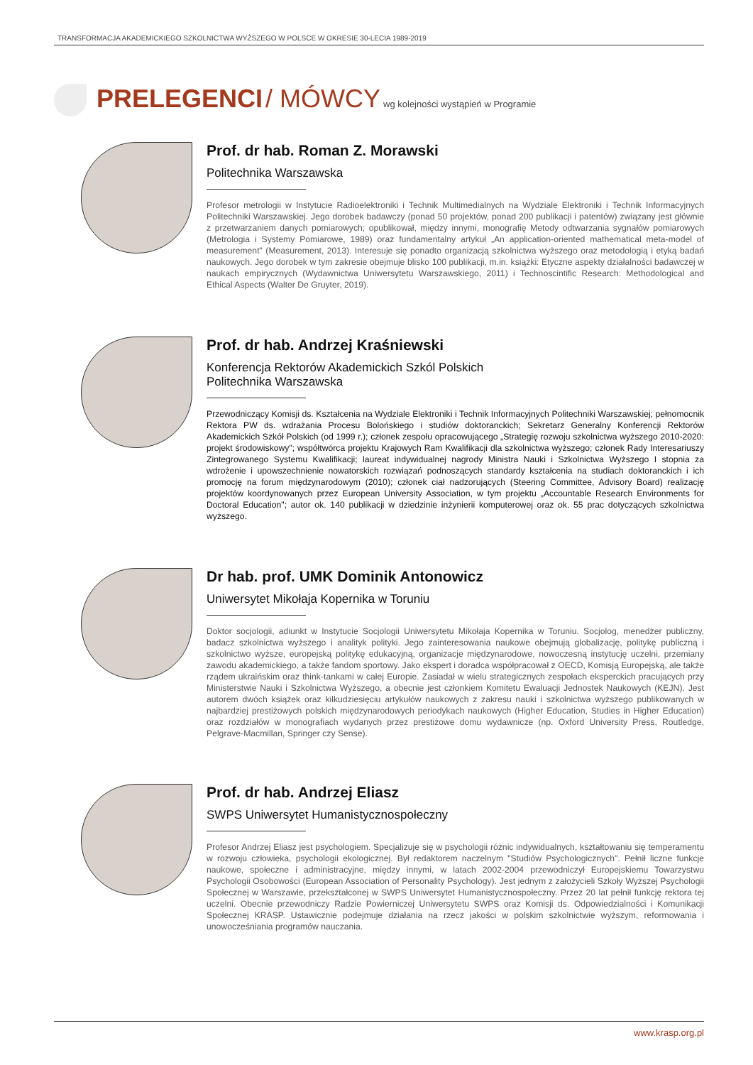TRANSFORMACJA AKADEMICKIEGO SZKOLNICTWA WYŻSZEGO W POLSCE W OKRESIE 30-LECIA 1989-2019
PRELEGENCI / MÓWCY wg kolejności wystąpień w Programie
Prof. dr hab. Roman Z. Morawski
Politechnika Warszawska
Profesor metrologii w Instytucie Radioelektroniki i Technik Multimedialnych na Wydziale Elektroniki i Technik Informacyjnych Politechniki Warszawskiej. Jego dorobek badawczy (ponad 50 projektów, ponad 200 publikacji i patentów) związany jest głównie z przetwarzaniem danych pomiarowych; opublikował, między innymi, monografię Metody odtwarzania sygnałów pomiarowych (Metrologia i Systemy Pomiarowe, 1989) oraz fundamentalny artykuł „An application-oriented mathematical meta-model of measurement" (Measurement, 2013). Interesuje się ponadto organizacją szkolnictwa wyższego oraz metodologią i etyką badań naukowych. Jego dorobek w tym zakresie obejmuje blisko 100 publikacji, m.in. książki: Etyczne aspekty działalności badawczej w naukach empirycznych (Wydawnictwa Uniwersytetu Warszawskiego, 2011) i Technoscintific Research: Methodological and Ethical Aspects (Walter De Gruyter, 2019).
Prof. dr hab. Andrzej Kraśniewski
Konferencja Rektorów Akademickich Szkól Polskich
Politechnika Warszawska
Przewodniczący Komisji ds. Kształcenia na Wydziale Elektroniki i Technik Informacyjnych Politechniki Warszawskiej; pełnomocnik Rektora PW ds. wdrażania Procesu Bolońskiego i studiów doktoranckich; Sekretarz Generalny Konferencji Rektorów Akademickich Szkół Polskich (od 1999 r.); członek zespołu opracowującego „Strategię rozwoju szkolnictwa wyższego 2010-2020: projekt środowiskowy"; współtwórca projektu Krajowych Ram Kwalifikacji dla szkolnictwa wyższego; członek Rady Interesariuszy Zintegrowanego Systemu Kwalifikacji; laureat indywidualnej nagrody Ministra Nauki i Szkolnictwa Wyższego I stopnia za wdrożenie i upowszechnienie nowatorskich rozwiązań podnoszących standardy kształcenia na studiach doktoranckich i ich promocję na forum międzynarodowym (2010); członek ciał nadzorujących (Steering Committee, Advisory Board) realizację projektów koordynowanych przez European University Association, w tym projektu „Accountable Research Environments for Doctoral Education"; autor ok. 140 publikacji w dziedzinie inżynierii komputerowej oraz ok. 55 prac dotyczących szkolnictwa wyższego.
Dr hab. prof. UMK Dominik Antonowicz
Uniwersytet Mikołaja Kopernika w Toruniu
Doktor socjologii, adiunkt w Instytucie Socjologii Uniwersytetu Mikołaja Kopernika w Toruniu. Socjolog, menedżer publiczny, badacz szkolnictwa wyższego i analityk polityki. Jego zainteresowania naukowe obejmują globalizację, politykę publiczną i szkolnictwo wyższe, europejską politykę edukacyjną, organizacje międzynarodowe, nowoczesną instytucję uczelni, przemiany zawodu akademickiego, a także fandom sportowy. Jako ekspert i doradca współpracował z OECD, Komisją Europejską, ale także rządem ukraińskim oraz think-tankami w całej Europie. Zasiadał w wielu strategicznych zespołach eksperckich pracujących przy Ministerstwie Nauki i Szkolnictwa Wyższego, a obecnie jest członkiem Komitetu Ewaluacji Jednostek Naukowych (KEJN). Jest autorem dwóch książek oraz kilkudziesięciu artykułów naukowych z zakresu nauki i szkolnictwa wyższego publikowanych w najbardziej prestiżowych polskich międzynarodowych periodykach naukowych (Higher Education, Studies in Higher Education) oraz rozdziałów w monografiach wydanych przez prestiżowe domu wydawnicze (np. Oxford University Press, Routledge, Pelgrave-Macmillan, Springer czy Sense).
Prof. dr hab. Andrzej Eliasz
SWPS Uniwersytet Humanistycznospołeczny
Profesor Andrzej Eliasz jest psychologiem. Specjalizuje się w psychologii różnic indywidualnych, kształtowaniu się temperamentu w rozwoju człowieka, psychologii ekologicznej. Był redaktorem naczelnym "Studiów Psychologicznych". Pełnił liczne funkcje naukowe, społeczne i administracyjne, między innymi, w latach 2002-2004 przewodniczył Europejskiemu Towarzystwu Psychologii Osobowości (European Association of Personality Psychology). Jest jednym z założycieli Szkoły Wyższej Psychologii Społecznej w Warszawie, przekształconej w SWPS Uniwersytet Humanistycznospołeczny. Przez 20 lat pełnił funkcję rektora tej uczelni. Obecnie przewodniczy Radzie Powierniczej Uniwersytetu SWPS oraz Komisji ds. Odpowiedzialności i Komunikacji Społecznej KRASP. Ustawicznie podejmuje działania na rzecz jakości w polskim szkolnictwie wyższym, reformowania i unowocześniania programów nauczania.
www.krasp.org.pl